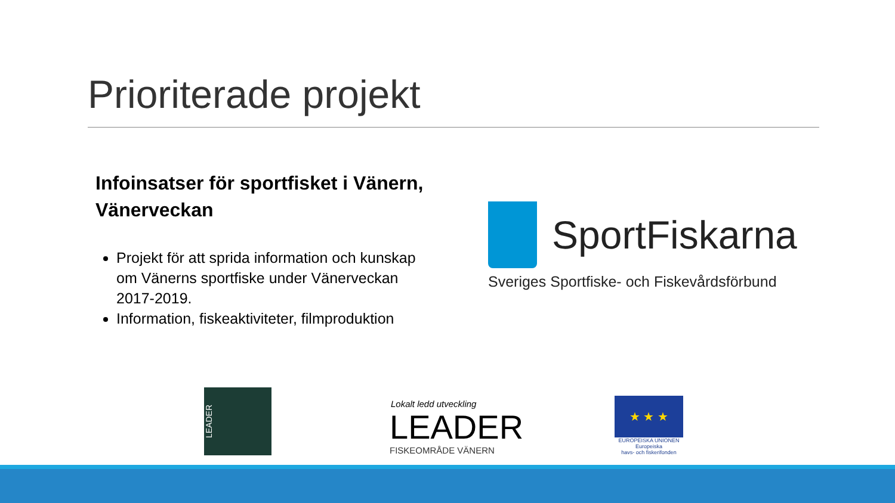Prioriterade projekt
Infoinsatser för sportfisket i Vänern, Vänerveckan
Projekt för att sprida information och kunskap om Vänerns sportfiske under Vänerveckan 2017-2019.
Information, fiskeaktiviteter, filmproduktion
SportFiskarna
Sveriges Sportfiske- och Fiskevårdsförbund
LEADER
Lokalt ledd utveckling
LEADER
FISKEOMRÅDE VÄNERN
★ ★ ★
EUROPEISKA UNIONEN
Europeiska
havs- och fiskerifonden